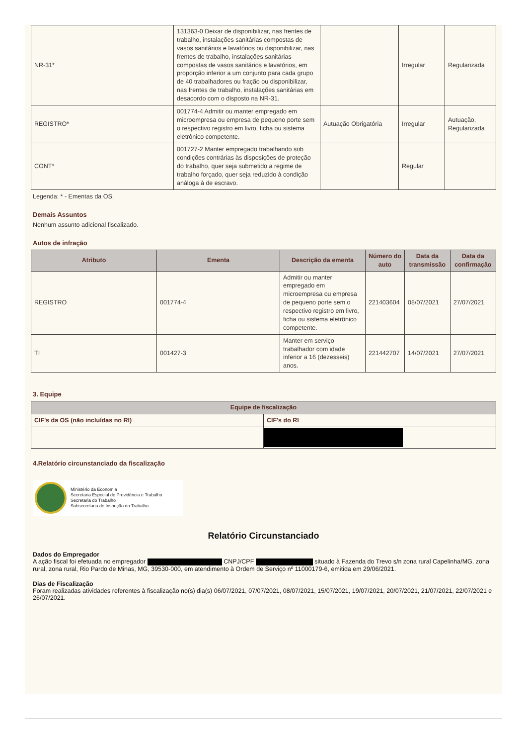| NR-31* | 131363-0 Deixar de disponibilizar, nas frentes de trabalho, instalações sanitárias compostas de vasos sanitários e lavatórios ou disponibilizar, nas frentes de trabalho, instalações sanitárias compostas de vasos sanitários e lavatórios, em proporção inferior a um conjunto para cada grupo de 40 trabalhadores ou fração ou disponibilizar, nas frentes de trabalho, instalações sanitárias em desacordo com o disposto na NR-31. | | Irregular | Regularizada |
| REGISTRO* | 001774-4 Admitir ou manter empregado em microempresa ou empresa de pequeno porte sem o respectivo registro em livro, ficha ou sistema eletrônico competente. | Autuação Obrigatória | Irregular | Autuação, Regularizada |
| CONT* | 001727-2 Manter empregado trabalhando sob condições contrárias às disposições de proteção do trabalho, quer seja submetido a regime de trabalho forçado, quer seja reduzido à condição análoga à de escravo. | | Regular | |
Legenda: * - Ementas da OS.
Demais Assuntos
Nenhum assunto adicional fiscalizado.
Autos de infração
| Atributo | Ementa | Descrição da ementa | Número do auto | Data da transmissão | Data da confirmação |
| --- | --- | --- | --- | --- | --- |
| REGISTRO | 001774-4 | Admitir ou manter empregado em microempresa ou empresa de pequeno porte sem o respectivo registro em livro, ficha ou sistema eletrônico competente. | 221403604 | 08/07/2021 | 27/07/2021 |
| TI | 001427-3 | Manter em serviço trabalhador com idade inferior a 16 (dezesseis) anos. | 221442707 | 14/07/2021 | 27/07/2021 |
3. Equipe
| Equipe de fiscalização | |
| --- | --- |
| CIF's da OS (não incluídas no RI) | CIF's do RI |
4.Relatório circunstanciado da fiscalização
Ministério da Economia
Secretaria Especial de Previdência e Trabalho
Secretaria do Trabalho
Subsecretaria de Inspeção do Trabalho
Relatório Circunstanciado
Dados do Empregador
A ação fiscal foi efetuada no empregador CNPJ/CPF situado à Fazenda do Trevo s/n zona rural Capelinha/MG, zona rural, zona rural, Rio Pardo de Minas, MG, 39530-000, em atendimento à Ordem de Serviço nº 11000179-6, emitida em 29/06/2021.
Dias de Fiscalização
Foram realizadas atividades referentes à fiscalização no(s) dia(s) 06/07/2021, 07/07/2021, 08/07/2021, 15/07/2021, 19/07/2021, 20/07/2021, 21/07/2021, 22/07/2021 e 26/07/2021.